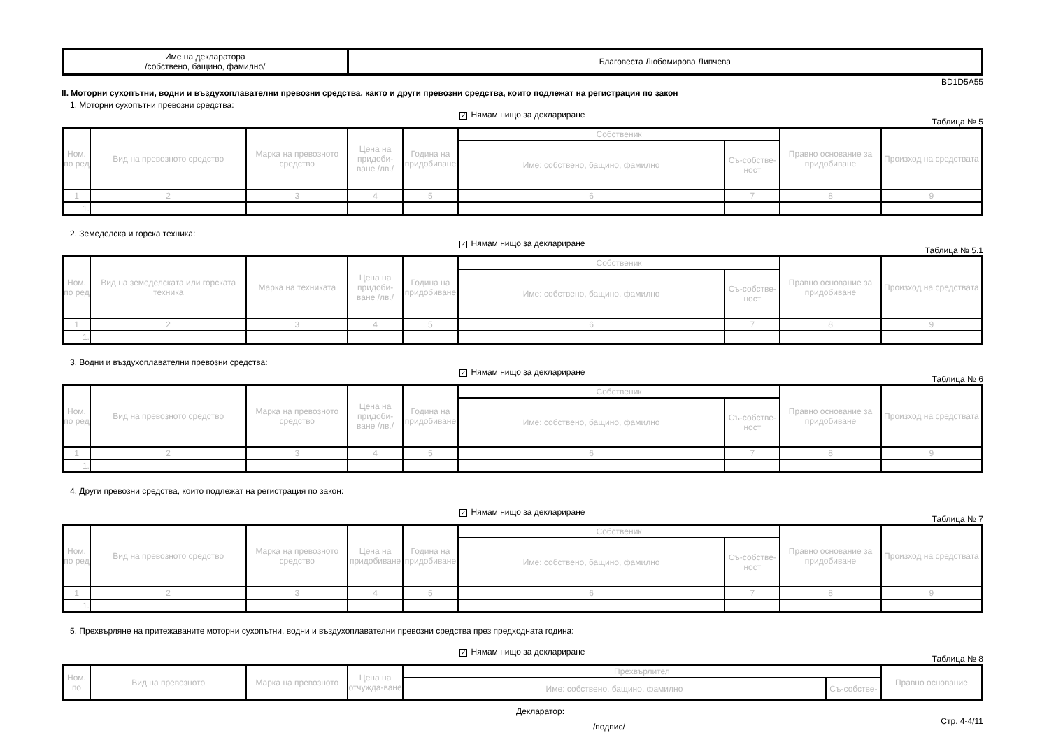| Име на декларатора /собствено, бащино, фамилно/ | Благовеста Любомирова Липчева |
BD1D5A55
II. Моторни сухопътни, водни и въздухоплавателни превозни средства, както и други превозни средства, които подлежат на регистрация по закон
1. Моторни сухопътни превозни средства:
✓ Нямам нищо за деклариране
Таблица № 5
| Ном. по ред | Вид на превозното средство | Марка на превозното средство | Цена на придоби-ване /лв./ | Година на придобиване | Собственик | | Правно основание за придобиване | Произход на средствата |
| --- | --- | --- | --- | --- | --- | --- | --- | --- |
| | | | | | Име: собствено, бащино, фамилно | Съ-собстве-ност | | |
| 1 | 2 | 3 | 4 | 5 | 6 | 7 | 8 | 9 |
| 1. | | | | | | | | |
2. Земеделска и горска техника:
✓ Нямам нищо за деклариране
Таблица № 5.1
| Ном. по ред | Вид на земеделската или горската техника | Марка на техниката | Цена на придоби-ване /лв./ | Година на придобиване | Собственик | | Правно основание за придобиване | Произход на средствата |
| --- | --- | --- | --- | --- | --- | --- | --- | --- |
| | | | | | Име: собствено, бащино, фамилно | Съ-собстве-ност | | |
| 1 | 2 | 3 | 4 | 5 | 6 | 7 | 8 | 9 |
| 1. | | | | | | | | |
3. Водни и въздухоплавателни превозни средства:
✓ Нямам нищо за деклариране
Таблица № 6
| Ном. по ред | Вид на превозното средство | Марка на превозното средство | Цена на придоби-ване /лв./ | Година на придобиване | Собственик | | Правно основание за придобиване | Произход на средствата |
| --- | --- | --- | --- | --- | --- | --- | --- | --- |
| | | | | | Име: собствено, бащино, фамилно | Съ-собстве-ност | | |
| 1 | 2 | 3 | 4 | 5 | 6 | 7 | 8 | 9 |
| 1. | | | | | | | | |
4. Други превозни средства, които подлежат на регистрация по закон:
✓ Нямам нищо за деклариране
Таблица № 7
| Ном. по ред | Вид на превозното средство | Марка на превозното средство | Цена на придобиване | Година на придобиване | Собственик | | Правно основание за придобиване | Произход на средствата |
| --- | --- | --- | --- | --- | --- | --- | --- | --- |
| | | | | | Име: собствено, бащино, фамилно | Съ-собстве-ност | | |
| 1 | 2 | 3 | 4 | 5 | 6 | 7 | 8 | 9 |
| 1. | | | | | | | | |
5. Прехвърляне на притежаваните моторни сухопътни, водни и въздухоплавателни превозни средства през предходната година:
✓ Нямам нищо за деклариране
Таблица № 8
| Ном. по | Вид на превозното | Марка на превозното | Цена на отчужда-ване | Прехвърлител | | Правно основание |
| --- | --- | --- | --- | --- | --- | --- |
| | | | | Име: собствено, бащино, фамилно | Съ-собстве- | |
Декларатор:
/подпис/ Стр. 4-4/11